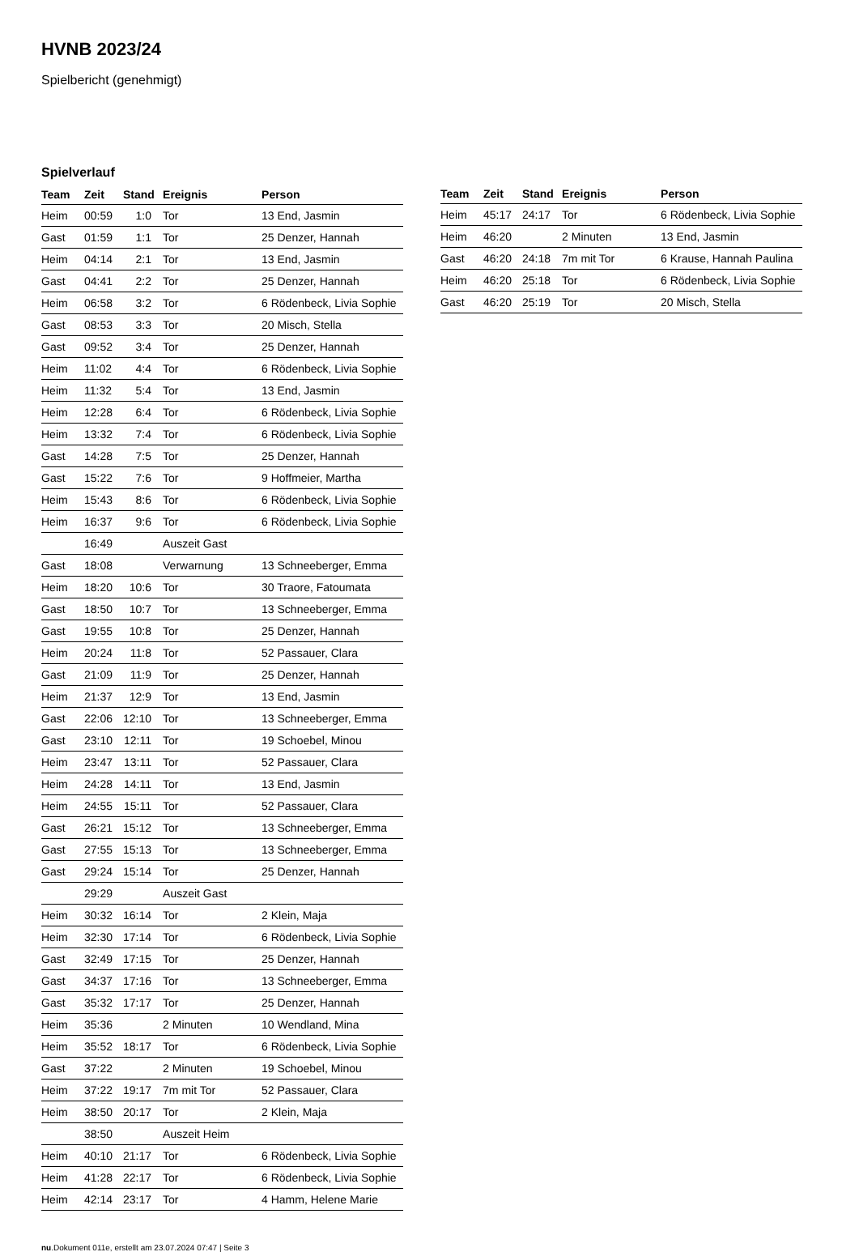HVNB 2023/24
Spielbericht (genehmigt)
Spielverlauf
| Team | Zeit | Stand | Ereignis | Person |
| --- | --- | --- | --- | --- |
| Heim | 00:59 | 1:0 | Tor | 13 End, Jasmin |
| Gast | 01:59 | 1:1 | Tor | 25 Denzer, Hannah |
| Heim | 04:14 | 2:1 | Tor | 13 End, Jasmin |
| Gast | 04:41 | 2:2 | Tor | 25 Denzer, Hannah |
| Heim | 06:58 | 3:2 | Tor | 6 Rödenbeck, Livia Sophie |
| Gast | 08:53 | 3:3 | Tor | 20 Misch, Stella |
| Gast | 09:52 | 3:4 | Tor | 25 Denzer, Hannah |
| Heim | 11:02 | 4:4 | Tor | 6 Rödenbeck, Livia Sophie |
| Heim | 11:32 | 5:4 | Tor | 13 End, Jasmin |
| Heim | 12:28 | 6:4 | Tor | 6 Rödenbeck, Livia Sophie |
| Heim | 13:32 | 7:4 | Tor | 6 Rödenbeck, Livia Sophie |
| Gast | 14:28 | 7:5 | Tor | 25 Denzer, Hannah |
| Gast | 15:22 | 7:6 | Tor | 9 Hoffmeier, Martha |
| Heim | 15:43 | 8:6 | Tor | 6 Rödenbeck, Livia Sophie |
| Heim | 16:37 | 9:6 | Tor | 6 Rödenbeck, Livia Sophie |
| | 16:49 | | Auszeit Gast | |
| Gast | 18:08 | | Verwarnung | 13 Schneeberger, Emma |
| Heim | 18:20 | 10:6 | Tor | 30 Traore, Fatoumata |
| Gast | 18:50 | 10:7 | Tor | 13 Schneeberger, Emma |
| Gast | 19:55 | 10:8 | Tor | 25 Denzer, Hannah |
| Heim | 20:24 | 11:8 | Tor | 52 Passauer, Clara |
| Gast | 21:09 | 11:9 | Tor | 25 Denzer, Hannah |
| Heim | 21:37 | 12:9 | Tor | 13 End, Jasmin |
| Gast | 22:06 | 12:10 | Tor | 13 Schneeberger, Emma |
| Gast | 23:10 | 12:11 | Tor | 19 Schoebel, Minou |
| Heim | 23:47 | 13:11 | Tor | 52 Passauer, Clara |
| Heim | 24:28 | 14:11 | Tor | 13 End, Jasmin |
| Heim | 24:55 | 15:11 | Tor | 52 Passauer, Clara |
| Gast | 26:21 | 15:12 | Tor | 13 Schneeberger, Emma |
| Gast | 27:55 | 15:13 | Tor | 13 Schneeberger, Emma |
| Gast | 29:24 | 15:14 | Tor | 25 Denzer, Hannah |
| | 29:29 | | Auszeit Gast | |
| Heim | 30:32 | 16:14 | Tor | 2 Klein, Maja |
| Heim | 32:30 | 17:14 | Tor | 6 Rödenbeck, Livia Sophie |
| Gast | 32:49 | 17:15 | Tor | 25 Denzer, Hannah |
| Gast | 34:37 | 17:16 | Tor | 13 Schneeberger, Emma |
| Gast | 35:32 | 17:17 | Tor | 25 Denzer, Hannah |
| Heim | 35:36 | | 2 Minuten | 10 Wendland, Mina |
| Heim | 35:52 | 18:17 | Tor | 6 Rödenbeck, Livia Sophie |
| Gast | 37:22 | | 2 Minuten | 19 Schoebel, Minou |
| Heim | 37:22 | 19:17 | 7m mit Tor | 52 Passauer, Clara |
| Heim | 38:50 | 20:17 | Tor | 2 Klein, Maja |
| | 38:50 | | Auszeit Heim | |
| Heim | 40:10 | 21:17 | Tor | 6 Rödenbeck, Livia Sophie |
| Heim | 41:28 | 22:17 | Tor | 6 Rödenbeck, Livia Sophie |
| Heim | 42:14 | 23:17 | Tor | 4 Hamm, Helene Marie |
| Team | Zeit | Stand | Ereignis | Person |
| --- | --- | --- | --- | --- |
| Heim | 45:17 | 24:17 | Tor | 6 Rödenbeck, Livia Sophie |
| Heim | 46:20 | | 2 Minuten | 13 End, Jasmin |
| Gast | 46:20 | 24:18 | 7m mit Tor | 6 Krause, Hannah Paulina |
| Heim | 46:20 | 25:18 | Tor | 6 Rödenbeck, Livia Sophie |
| Gast | 46:20 | 25:19 | Tor | 20 Misch, Stella |
nu.Dokument 011e, erstellt am 23.07.2024 07:47 | Seite 3